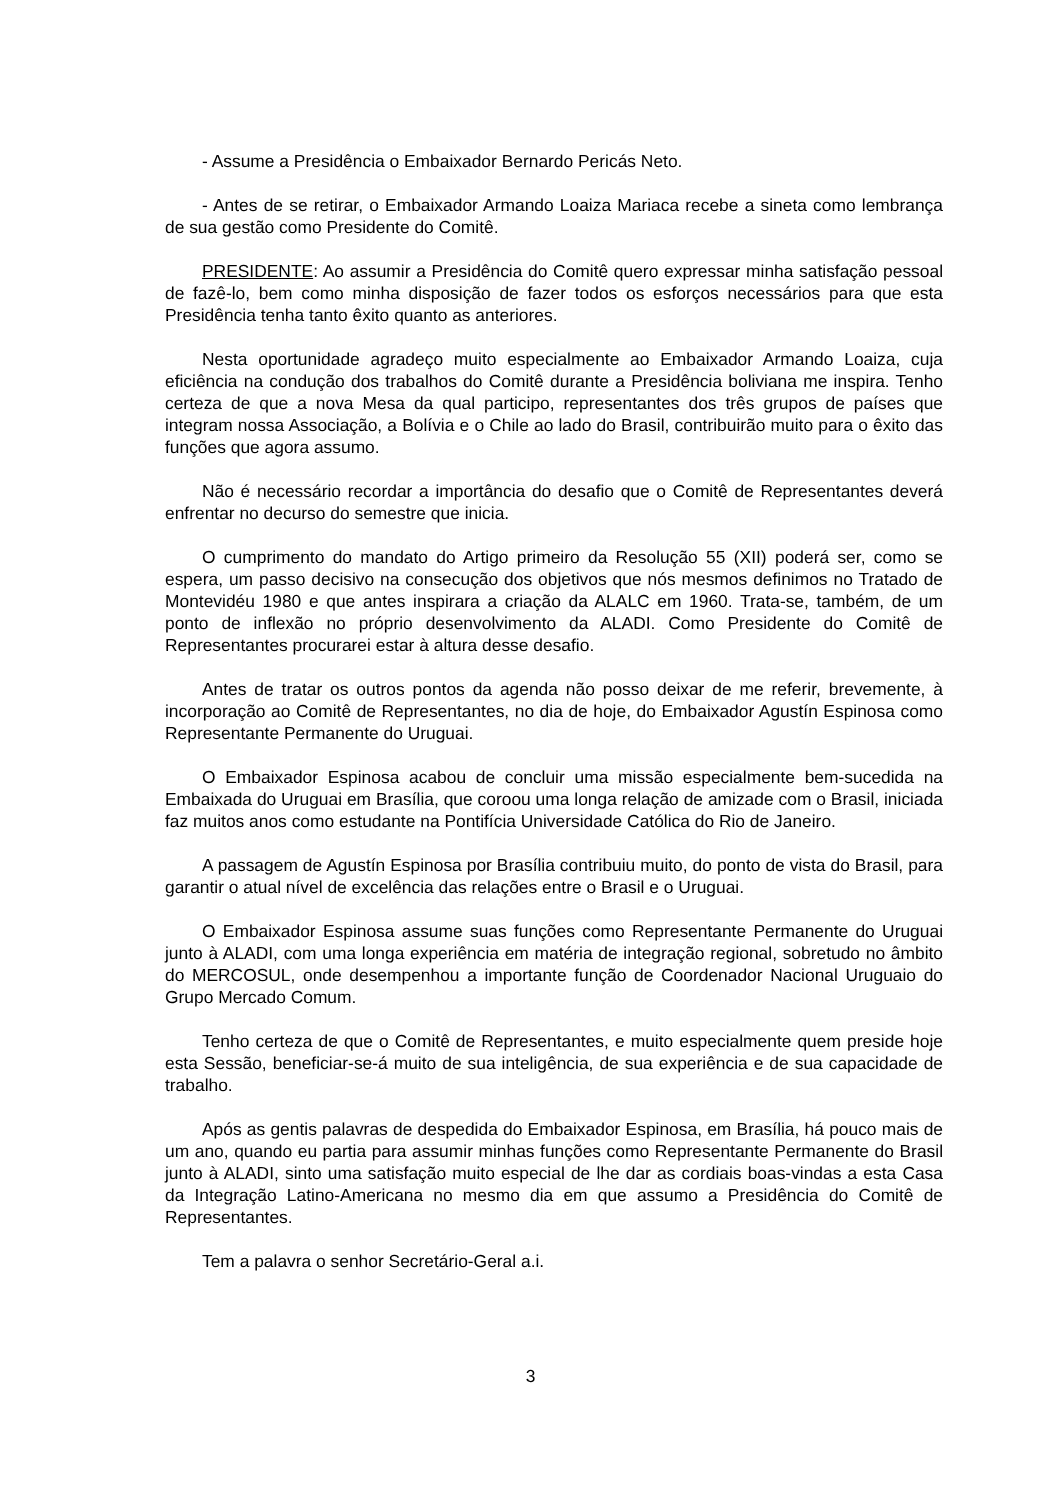- Assume a Presidência o Embaixador Bernardo Pericás Neto.
- Antes de se retirar, o Embaixador Armando Loaiza Mariaca recebe a sineta como lembrança de sua gestão como Presidente do Comitê.
PRESIDENTE: Ao assumir a Presidência do Comitê quero expressar minha satisfação pessoal de fazê-lo, bem como minha disposição de fazer todos os esforços necessários para que esta Presidência tenha tanto êxito quanto as anteriores.
Nesta oportunidade agradeço muito especialmente ao Embaixador Armando Loaiza, cuja eficiência na condução dos trabalhos do Comitê durante a Presidência boliviana me inspira. Tenho certeza de que a nova Mesa da qual participo, representantes dos três grupos de países que integram nossa Associação, a Bolívia e o Chile ao lado do Brasil, contribuirão muito para o êxito das funções que agora assumo.
Não é necessário recordar a importância do desafio que o Comitê de Representantes deverá enfrentar no decurso do semestre que inicia.
O cumprimento do mandato do Artigo primeiro da Resolução 55 (XII) poderá ser, como se espera, um passo decisivo na consecução dos objetivos que nós mesmos definimos no Tratado de Montevidéu 1980 e que antes inspirara a criação da ALALC em 1960. Trata-se, também, de um ponto de inflexão no próprio desenvolvimento da ALADI. Como Presidente do Comitê de Representantes procurarei estar à altura desse desafio.
Antes de tratar os outros pontos da agenda não posso deixar de me referir, brevemente, à incorporação ao Comitê de Representantes, no dia de hoje, do Embaixador Agustín Espinosa como Representante Permanente do Uruguai.
O Embaixador Espinosa acabou de concluir uma missão especialmente bem-sucedida na Embaixada do Uruguai em Brasília, que coroou uma longa relação de amizade com o Brasil, iniciada faz muitos anos como estudante na Pontifícia Universidade Católica do Rio de Janeiro.
A passagem de Agustín Espinosa por Brasília contribuiu muito, do ponto de vista do Brasil, para garantir o atual nível de excelência das relações entre o Brasil e o Uruguai.
O Embaixador Espinosa assume suas funções como Representante Permanente do Uruguai junto à ALADI, com uma longa experiência em matéria de integração regional, sobretudo no âmbito do MERCOSUL, onde desempenhou a importante função de Coordenador Nacional Uruguaio do Grupo Mercado Comum.
Tenho certeza de que o Comitê de Representantes, e muito especialmente quem preside hoje esta Sessão, beneficiar-se-á muito de sua inteligência, de sua experiência e de sua capacidade de trabalho.
Após as gentis palavras de despedida do Embaixador Espinosa, em Brasília, há pouco mais de um ano, quando eu partia para assumir minhas funções como Representante Permanente do Brasil junto à ALADI, sinto uma satisfação muito especial de lhe dar as cordiais boas-vindas a esta Casa da Integração Latino-Americana no mesmo dia em que assumo a Presidência do Comitê de Representantes.
Tem a palavra o senhor Secretário-Geral a.i.
3